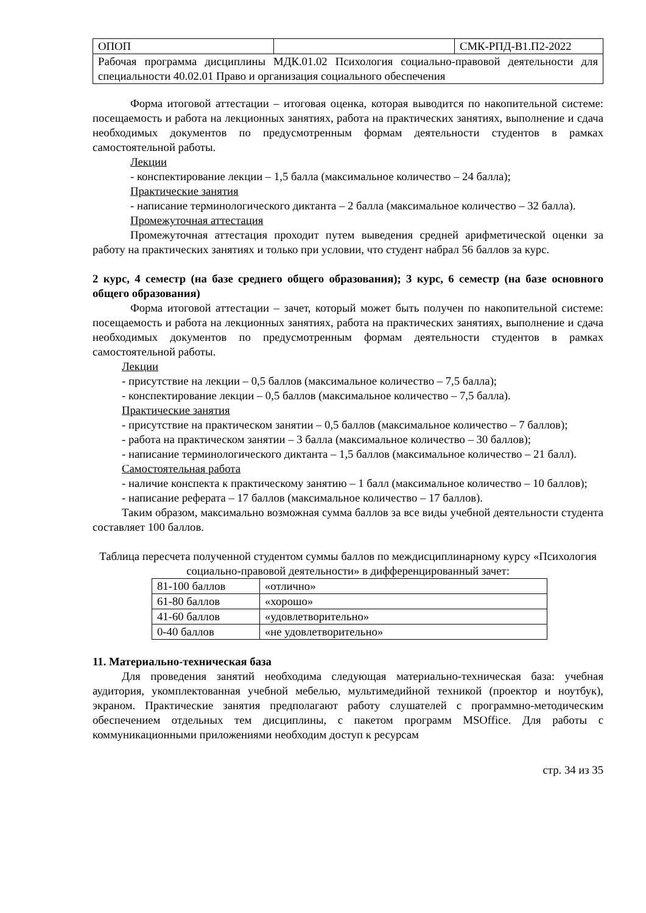| ОПОП | | СМК-РПД-В1.П2-2022 |
| Рабочая программа дисциплины МДК.01.02 Психология социально-правовой деятельности для специальности 40.02.01 Право и организация социального обеспечения | | |
Форма итоговой аттестации – итоговая оценка, которая выводится по накопительной системе: посещаемость и работа на лекционных занятиях, работа на практических занятиях, выполнение и сдача необходимых документов по предусмотренным формам деятельности студентов в рамках самостоятельной работы.
Лекции
- конспектирование лекции – 1,5 балла (максимальное количество – 24 балла);
Практические занятия
- написание терминологического диктанта – 2 балла (максимальное количество – 32 балла).
Промежуточная аттестация
Промежуточная аттестация проходит путем выведения средней арифметической оценки за работу на практических занятиях и только при условии, что студент набрал 56 баллов за курс.
2 курс, 4 семестр (на базе среднего общего образования); 3 курс, 6 семестр (на базе основного общего образования)
Форма итоговой аттестации – зачет, который может быть получен по накопительной системе: посещаемость и работа на лекционных занятиях, работа на практических занятиях, выполнение и сдача необходимых документов по предусмотренным формам деятельности студентов в рамках самостоятельной работы.
Лекции
- присутствие на лекции – 0,5 баллов (максимальное количество – 7,5 балла);
- конспектирование лекции – 0,5 баллов (максимальное количество – 7,5 балла).
Практические занятия
- присутствие на практическом занятии – 0,5 баллов (максимальное количество – 7 баллов);
- работа на практическом занятии – 3 балла (максимальное количество – 30 баллов);
- написание терминологического диктанта – 1,5 баллов (максимальное количество – 21 балл).
Самостоятельная работа
- наличие конспекта к практическому занятию – 1 балл (максимальное количество – 10 баллов);
- написание реферата – 17 баллов (максимальное количество – 17 баллов).
Таким образом, максимально возможная сумма баллов за все виды учебной деятельности студента составляет 100 баллов.
Таблица пересчета полученной студентом суммы баллов по междисциплинарному курсу «Психология социально-правовой деятельности» в дифференцированный зачет:
| 81-100 баллов | «отлично» |
| 61-80 баллов | «хорошо» |
| 41-60 баллов | «удовлетворительно» |
| 0-40 баллов | «не удовлетворительно» |
11. Материально-техническая база
Для проведения занятий необходима следующая материально-техническая база: учебная аудитория, укомплектованная учебной мебелью, мультимедийной техникой (проектор и ноутбук), экраном. Практические занятия предполагают работу слушателей с программно-методическим обеспечением отдельных тем дисциплины, с пакетом программ MSOffice. Для работы с коммуникационными приложениями необходим доступ к ресурсам
стр. 34 из 35